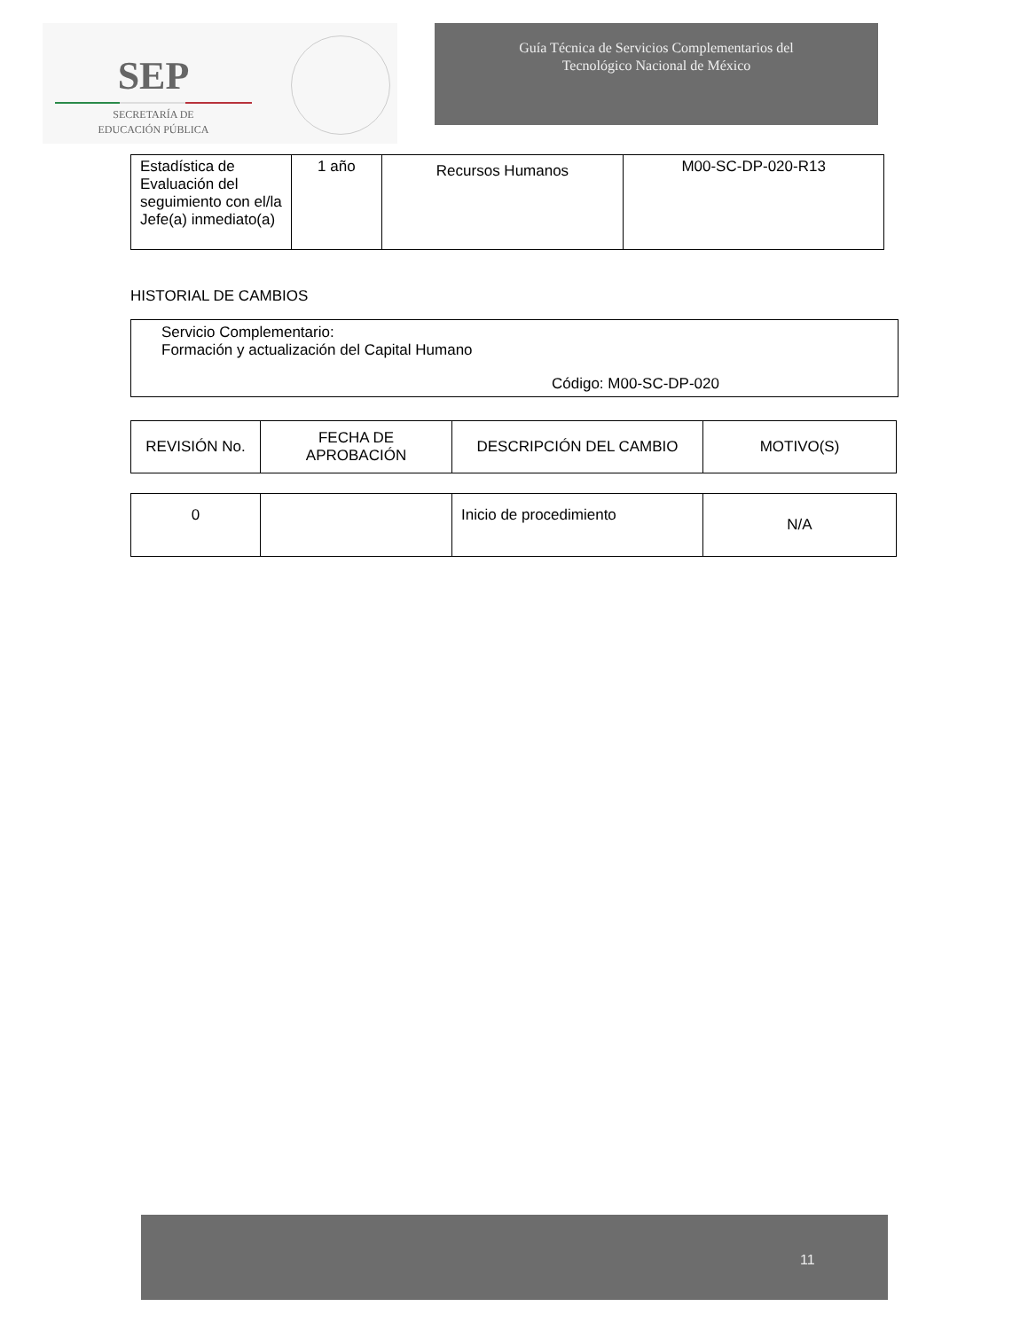SEP
SECRETARÍA DE
EDUCACIÓN PÚBLICA
Guía Técnica de Servicios Complementarios del
Tecnológico Nacional de México
| Estadística de Evaluación del seguimiento con el/la Jefe(a) inmediato(a) | 1 año | Recursos Humanos | M00-SC-DP-020-R13 |
HISTORIAL DE CAMBIOS
Servicio Complementario:
Formación y actualización del Capital Humano
Código: M00-SC-DP-020
| REVISIÓN No. | FECHA DE APROBACIÓN | DESCRIPCIÓN DEL CAMBIO | MOTIVO(S) |
| 0 | | Inicio de procedimiento | N/A |
11